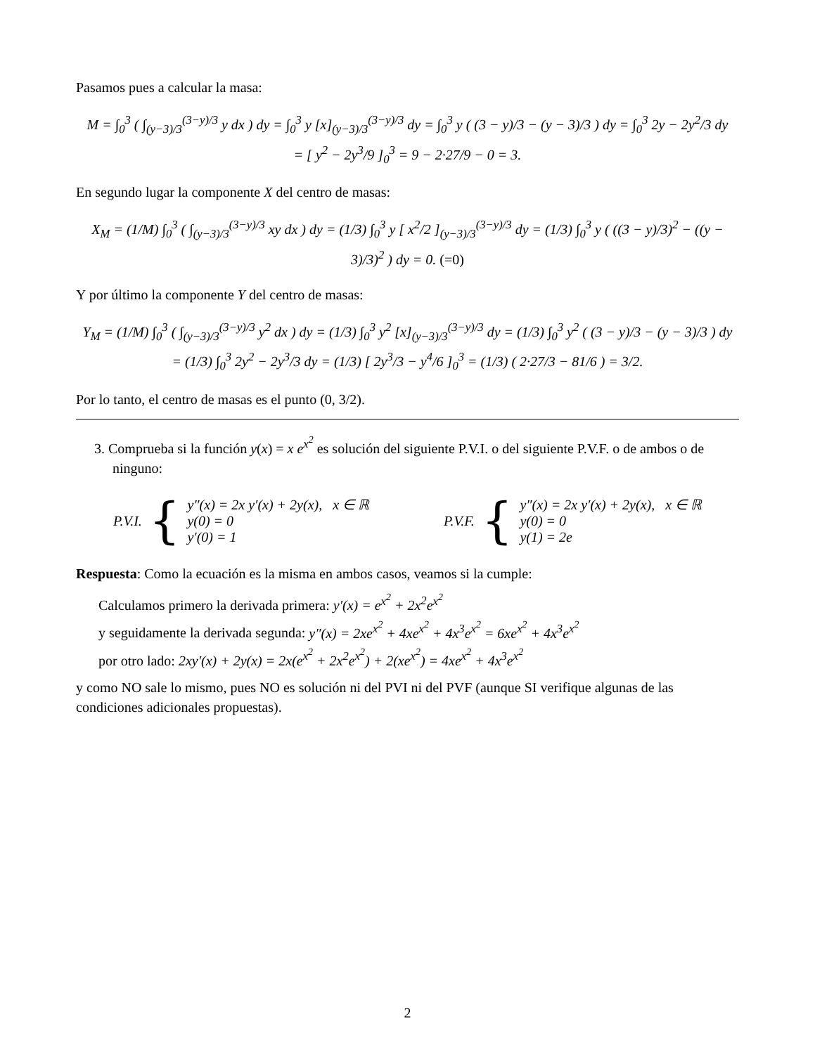Pasamos pues a calcular la masa:
M = ∫<sub>0</sub><sup>3</sup> ( ∫<sub>(y−3)/3</sub><sup>(3−y)/3</sup> y dx ) dy = ∫<sub>0</sub><sup>3</sup> y [x]<sub>(y−3)/3</sub><sup>(3−y)/3</sup> dy = ∫<sub>0</sub><sup>3</sup> y ( (3 − y)/3 − (y − 3)/3 ) dy = ∫<sub>0</sub><sup>3</sup> 2y − 2y<sup>2</sup>/3 dy
= [ y<sup>2</sup> − 2y<sup>3</sup>/9 ]<sub>0</sub><sup>3</sup> = 9 − 2·27/9 − 0 = 3.
En segundo lugar la componente X del centro de masas:
X<sub>M</sub> = (1/M) ∫<sub>0</sub><sup>3</sup> ( ∫<sub>(y−3)/3</sub><sup>(3−y)/3</sup> xy dx ) dy = (1/3) ∫<sub>0</sub><sup>3</sup> y [ x<sup>2</sup>/2 ]<sub>(y−3)/3</sub><sup>(3−y)/3</sup> dy = (1/3) ∫<sub>0</sub><sup>3</sup> y ( ((3 − y)/3)<sup>2</sup> − ((y − 3)/3)<sup>2</sup> ) dy = 0. (=0)
Y por último la componente Y del centro de masas:
Y<sub>M</sub> = (1/M) ∫<sub>0</sub><sup>3</sup> ( ∫<sub>(y−3)/3</sub><sup>(3−y)/3</sup> y<sup>2</sup> dx ) dy = (1/3) ∫<sub>0</sub><sup>3</sup> y<sup>2</sup> [x]<sub>(y−3)/3</sub><sup>(3−y)/3</sup> dy = (1/3) ∫<sub>0</sub><sup>3</sup> y<sup>2</sup> ( (3 − y)/3 − (y − 3)/3 ) dy
= (1/3) ∫<sub>0</sub><sup>3</sup> 2y<sup>2</sup> − 2y<sup>3</sup>/3 dy = (1/3) [ 2y<sup>3</sup>/3 − y<sup>4</sup>/6 ]<sub>0</sub><sup>3</sup> = (1/3) ( 2·27/3 − 81/6 ) = 3/2.
Por lo tanto, el centro de masas es el punto (0, 3/2).
3. Comprueba si la función y(x) = x e<sup>x<sup>2</sup></sup> es solución del siguiente P.V.I. o del siguiente P.V.F. o de ambos o de ninguno:
P.V.I. {
y″(x) = 2x y′(x) + 2y(x), x ∈ ℝ
y(0) = 0
y′(0) = 1
P.V.F. {
y″(x) = 2x y′(x) + 2y(x), x ∈ ℝ
y(0) = 0
y(1) = 2e
Respuesta: Como la ecuación es la misma en ambos casos, veamos si la cumple:
Calculamos primero la derivada primera: y′(x) = e<sup>x<sup>2</sup></sup> + 2x<sup>2</sup>e<sup>x<sup>2</sup></sup>
y seguidamente la derivada segunda: y″(x) = 2xe<sup>x<sup>2</sup></sup> + 4xe<sup>x<sup>2</sup></sup> + 4x<sup>3</sup>e<sup>x<sup>2</sup></sup> = 6xe<sup>x<sup>2</sup></sup> + 4x<sup>3</sup>e<sup>x<sup>2</sup></sup>
por otro lado: 2xy′(x) + 2y(x) = 2x(e<sup>x<sup>2</sup></sup> + 2x<sup>2</sup>e<sup>x<sup>2</sup></sup>) + 2(xe<sup>x<sup>2</sup></sup>) = 4xe<sup>x<sup>2</sup></sup> + 4x<sup>3</sup>e<sup>x<sup>2</sup></sup>
y como NO sale lo mismo, pues NO es solución ni del PVI ni del PVF (aunque SI verifique algunas de las condiciones adicionales propuestas).
2